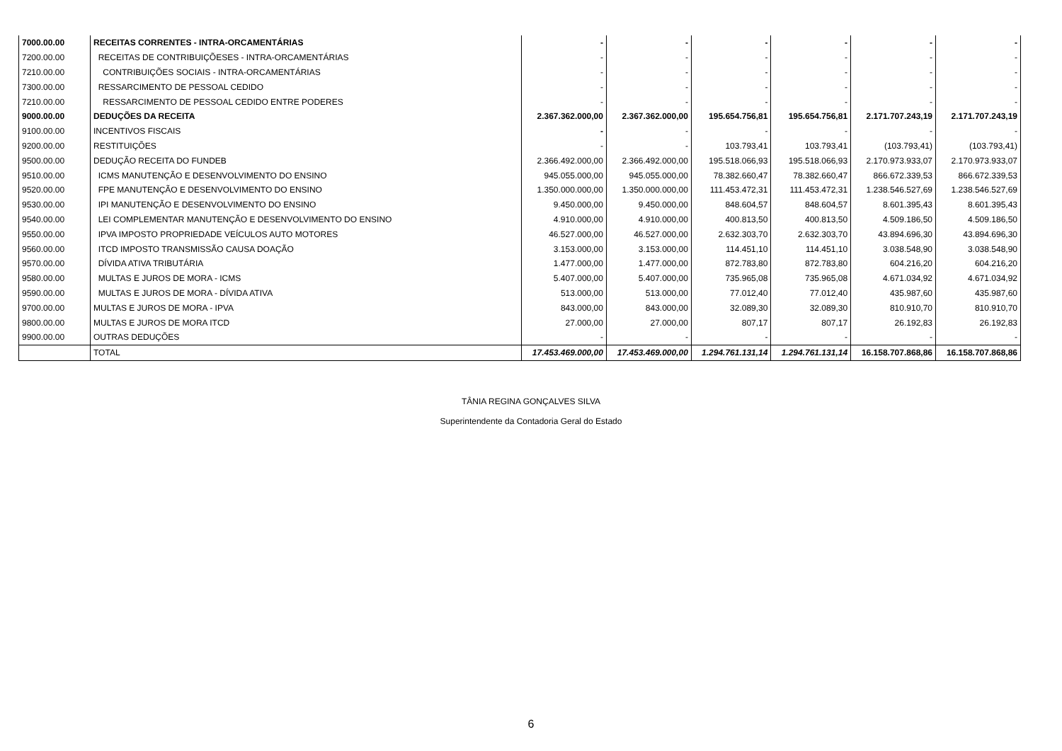| 7000.00.00 | RECEITAS CORRENTES - INTRA-ORCAMENTÁRIAS | - | - | - | - | - | - |
| 7200.00.00 | RECEITAS DE CONTRIBUIÇÕESES - INTRA-ORCAMENTÁRIAS | - | - | - | - | - | - |
| 7210.00.00 | CONTRIBUIÇÕES SOCIAIS - INTRA-ORCAMENTÁRIAS | - | - | - | - | - | - |
| 7300.00.00 | RESSARCIMENTO DE PESSOAL CEDIDO | - | - | - | - | - | - |
| 7210.00.00 | RESSARCIMENTO DE PESSOAL CEDIDO ENTRE PODERES | - | - | - | - | - | - |
| 9000.00.00 | DEDUÇÕES DA RECEITA | 2.367.362.000,00 | 2.367.362.000,00 | 195.654.756,81 | 195.654.756,81 | 2.171.707.243,19 | 2.171.707.243,19 |
| 9100.00.00 | INCENTIVOS FISCAIS | - | - | - | - | - | - |
| 9200.00.00 | RESTITUIÇÕES | - | - | 103.793,41 | 103.793,41 | (103.793,41) | (103.793,41) |
| 9500.00.00 | DEDUÇÃO RECEITA DO FUNDEB | 2.366.492.000,00 | 2.366.492.000,00 | 195.518.066,93 | 195.518.066,93 | 2.170.973.933,07 | 2.170.973.933,07 |
| 9510.00.00 | ICMS MANUTENÇÃO E DESENVOLVIMENTO DO ENSINO | 945.055.000,00 | 945.055.000,00 | 78.382.660,47 | 78.382.660,47 | 866.672.339,53 | 866.672.339,53 |
| 9520.00.00 | FPE MANUTENÇÃO E DESENVOLVIMENTO DO ENSINO | 1.350.000.000,00 | 1.350.000.000,00 | 111.453.472,31 | 111.453.472,31 | 1.238.546.527,69 | 1.238.546.527,69 |
| 9530.00.00 | IPI MANUTENÇÃO E DESENVOLVIMENTO DO ENSINO | 9.450.000,00 | 9.450.000,00 | 848.604,57 | 848.604,57 | 8.601.395,43 | 8.601.395,43 |
| 9540.00.00 | LEI COMPLEMENTAR MANUTENÇÃO E DESENVOLVIMENTO DO ENSINO | 4.910.000,00 | 4.910.000,00 | 400.813,50 | 400.813,50 | 4.509.186,50 | 4.509.186,50 |
| 9550.00.00 | IPVA IMPOSTO PROPRIEDADE VEÍCULOS AUTO MOTORES | 46.527.000,00 | 46.527.000,00 | 2.632.303,70 | 2.632.303,70 | 43.894.696,30 | 43.894.696,30 |
| 9560.00.00 | ITCD IMPOSTO TRANSMISSÃO CAUSA DOAÇÃO | 3.153.000,00 | 3.153.000,00 | 114.451,10 | 114.451,10 | 3.038.548,90 | 3.038.548,90 |
| 9570.00.00 | DÍVIDA ATIVA TRIBUTÁRIA | 1.477.000,00 | 1.477.000,00 | 872.783,80 | 872.783,80 | 604.216,20 | 604.216,20 |
| 9580.00.00 | MULTAS E JUROS DE MORA - ICMS | 5.407.000,00 | 5.407.000,00 | 735.965,08 | 735.965,08 | 4.671.034,92 | 4.671.034,92 |
| 9590.00.00 | MULTAS E JUROS DE MORA - DÍVIDA ATIVA | 513.000,00 | 513.000,00 | 77.012,40 | 77.012,40 | 435.987,60 | 435.987,60 |
| 9700.00.00 | MULTAS E JUROS DE MORA - IPVA | 843.000,00 | 843.000,00 | 32.089,30 | 32.089,30 | 810.910,70 | 810.910,70 |
| 9800.00.00 | MULTAS E JUROS DE MORA ITCD | 27.000,00 | 27.000,00 | 807,17 | 807,17 | 26.192,83 | 26.192,83 |
| 9900.00.00 | OUTRAS DEDUÇÕES | - | - | - | - | - | - |
| | TOTAL | 17.453.469.000,00 | 17.453.469.000,00 | 1.294.761.131,14 | 1.294.761.131,14 | 16.158.707.868,86 | 16.158.707.868,86 |
TÂNIA REGINA GONÇALVES SILVA
Superintendente da Contadoria Geral do Estado
6